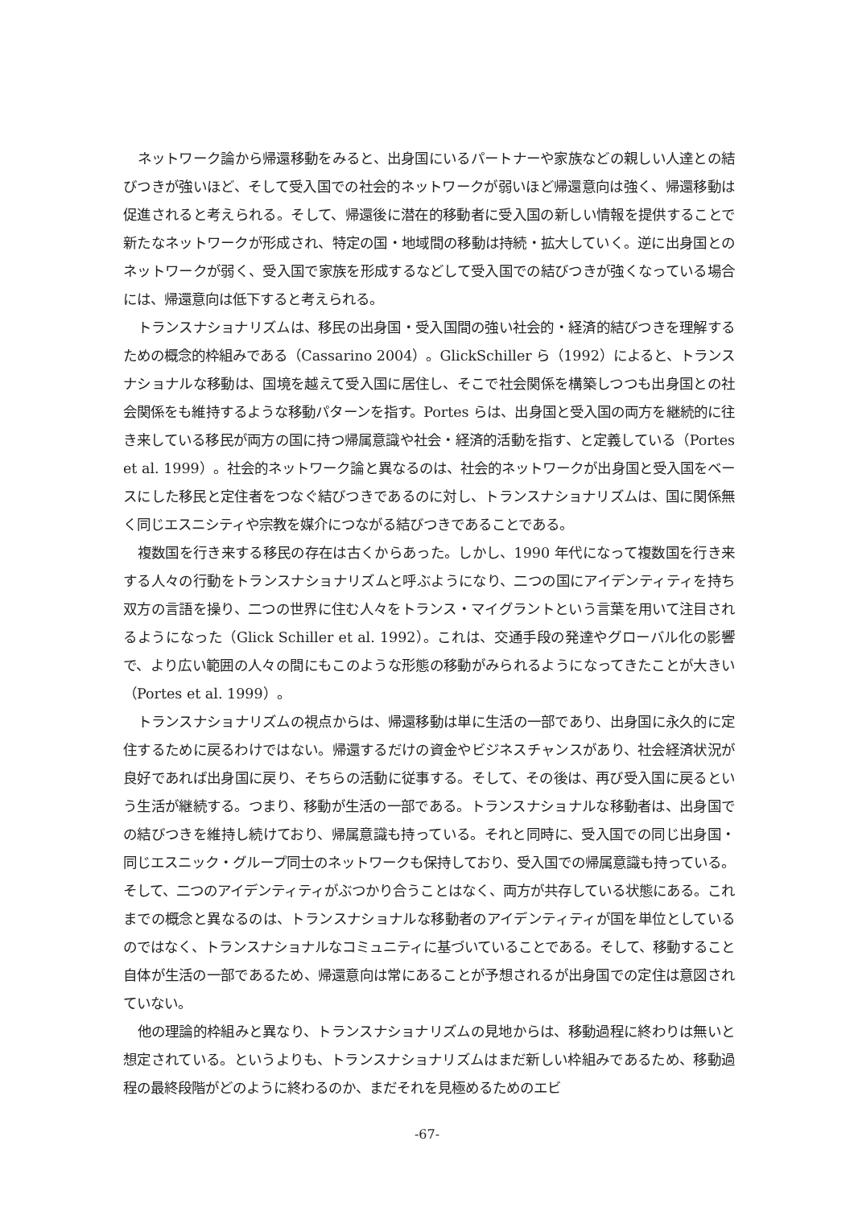ネットワーク論から帰還移動をみると、出身国にいるパートナーや家族などの親しい人達との結びつきが強いほど、そして受入国での社会的ネットワークが弱いほど帰還意向は強く、帰還移動は促進されると考えられる。そして、帰還後に潜在的移動者に受入国の新しい情報を提供することで新たなネットワークが形成され、特定の国・地域間の移動は持続・拡大していく。逆に出身国とのネットワークが弱く、受入国で家族を形成するなどして受入国での結びつきが強くなっている場合には、帰還意向は低下すると考えられる。
トランスナショナリズムは、移民の出身国・受入国間の強い社会的・経済的結びつきを理解するための概念的枠組みである（Cassarino 2004）。GlickSchiller ら（1992）によると、トランスナショナルな移動は、国境を越えて受入国に居住し、そこで社会関係を構築しつつも出身国との社会関係をも維持するような移動パターンを指す。Portes らは、出身国と受入国の両方を継続的に往き来している移民が両方の国に持つ帰属意識や社会・経済的活動を指す、と定義している（Portes et al. 1999）。社会的ネットワーク論と異なるのは、社会的ネットワークが出身国と受入国をベースにした移民と定住者をつなぐ結びつきであるのに対し、トランスナショナリズムは、国に関係無く同じエスニシティや宗教を媒介につながる結びつきであることである。
複数国を行き来する移民の存在は古くからあった。しかし、1990 年代になって複数国を行き来する人々の行動をトランスナショナリズムと呼ぶようになり、二つの国にアイデンティティを持ち双方の言語を操り、二つの世界に住む人々をトランス・マイグラントという言葉を用いて注目されるようになった（Glick Schiller et al. 1992）。これは、交通手段の発達やグローバル化の影響で、より広い範囲の人々の間にもこのような形態の移動がみられるようになってきたことが大きい（Portes et al. 1999）。
トランスナショナリズムの視点からは、帰還移動は単に生活の一部であり、出身国に永久的に定住するために戻るわけではない。帰還するだけの資金やビジネスチャンスがあり、社会経済状況が良好であれば出身国に戻り、そちらの活動に従事する。そして、その後は、再び受入国に戻るという生活が継続する。つまり、移動が生活の一部である。トランスナショナルな移動者は、出身国での結びつきを維持し続けており、帰属意識も持っている。それと同時に、受入国での同じ出身国・同じエスニック・グループ同士のネットワークも保持しており、受入国での帰属意識も持っている。そして、二つのアイデンティティがぶつかり合うことはなく、両方が共存している状態にある。これまでの概念と異なるのは、トランスナショナルな移動者のアイデンティティが国を単位としているのではなく、トランスナショナルなコミュニティに基づいていることである。そして、移動すること自体が生活の一部であるため、帰還意向は常にあることが予想されるが出身国での定住は意図されていない。
他の理論的枠組みと異なり、トランスナショナリズムの見地からは、移動過程に終わりは無いと想定されている。というよりも、トランスナショナリズムはまだ新しい枠組みであるため、移動過程の最終段階がどのように終わるのか、まだそれを見極めるためのエビ
-67-